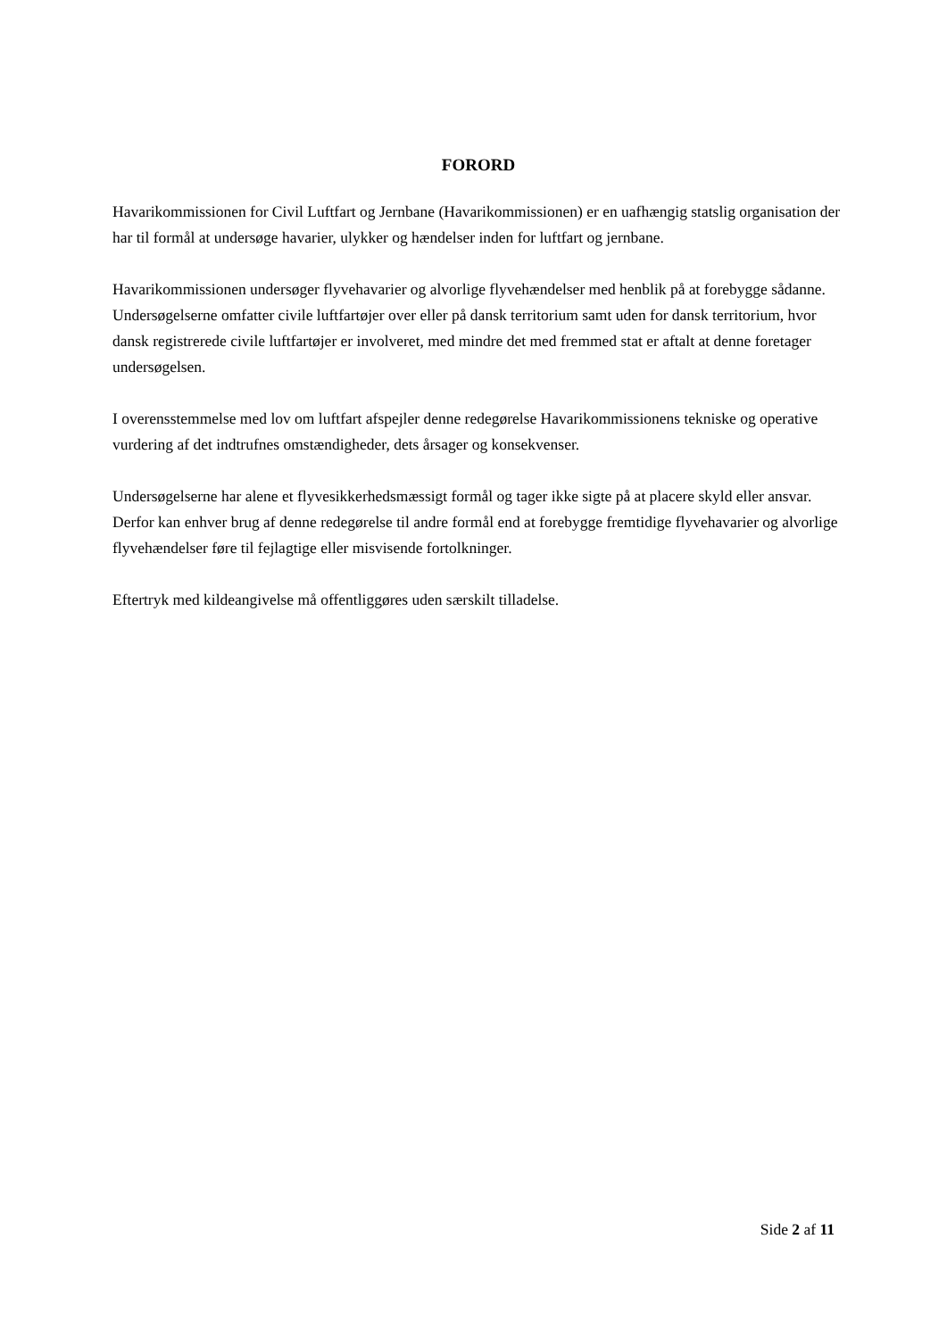FORORD
Havarikommissionen for Civil Luftfart og Jernbane (Havarikommissionen) er en uafhængig statslig organisation der har til formål at undersøge havarier, ulykker og hændelser inden for luftfart og jernbane.
Havarikommissionen undersøger flyvehavarier og alvorlige flyvehændelser med henblik på at forebygge sådanne. Undersøgelserne omfatter civile luftfartøjer over eller på dansk territorium samt uden for dansk territorium, hvor dansk registrerede civile luftfartøjer er involveret, med mindre det med fremmed stat er aftalt at denne foretager undersøgelsen.
I overensstemmelse med lov om luftfart afspejler denne redegørelse Havarikommissionens tekniske og operative vurdering af det indtrufnes omstændigheder, dets årsager og konsekvenser.
Undersøgelserne har alene et flyvesikkerhedsmæssigt formål og tager ikke sigte på at placere skyld eller ansvar. Derfor kan enhver brug af denne redegørelse til andre formål end at forebygge fremtidige flyvehavarier og alvorlige flyvehændelser føre til fejlagtige eller misvisende fortolkninger.
Eftertryk med kildeangivelse må offentliggøres uden særskilt tilladelse.
Side 2 af 11